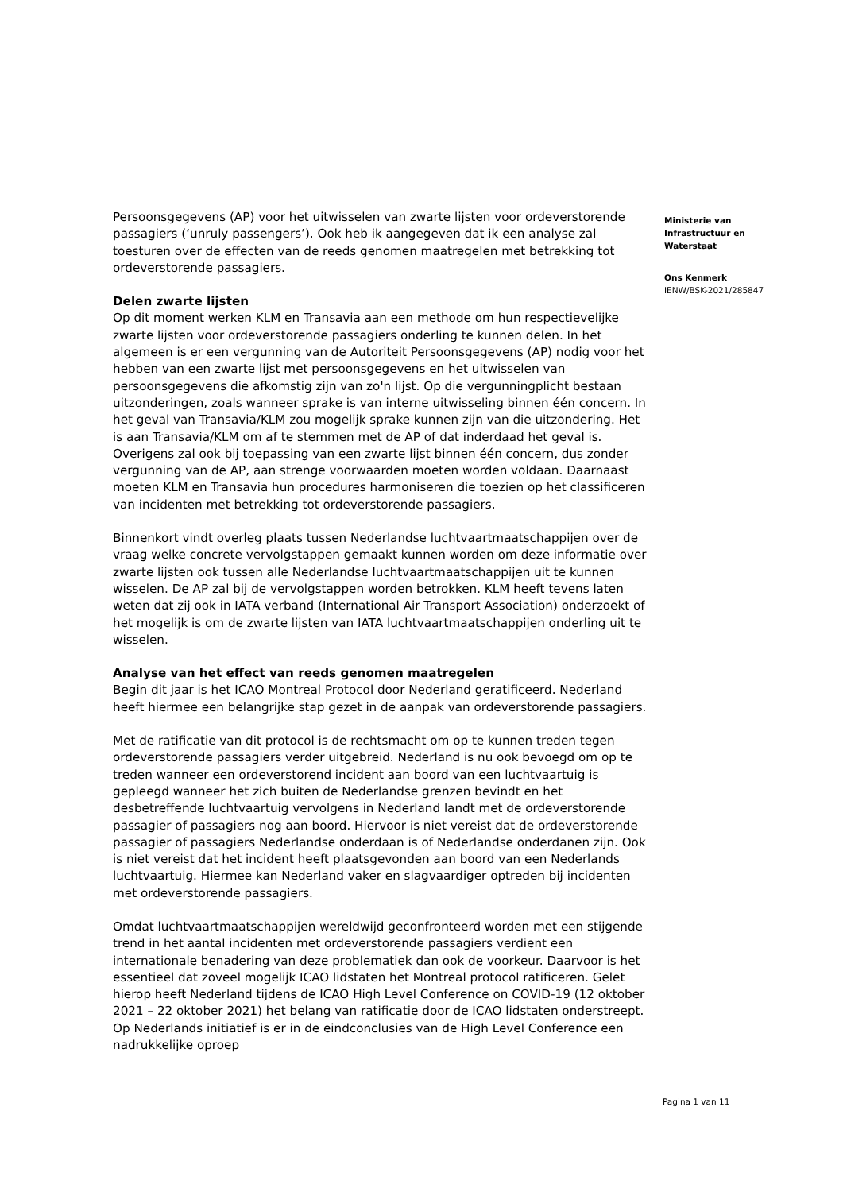Persoonsgegevens (AP) voor het uitwisselen van zwarte lijsten voor ordeverstorende passagiers (‘unruly passengers’). Ook heb ik aangegeven dat ik een analyse zal toesturen over de effecten van de reeds genomen maatregelen met betrekking tot ordeverstorende passagiers.
Delen zwarte lijsten
Op dit moment werken KLM en Transavia aan een methode om hun respectievelijke zwarte lijsten voor ordeverstorende passagiers onderling te kunnen delen. In het algemeen is er een vergunning van de Autoriteit Persoonsgegevens (AP) nodig voor het hebben van een zwarte lijst met persoonsgegevens en het uitwisselen van persoonsgegevens die afkomstig zijn van zo'n lijst. Op die vergunningplicht bestaan uitzonderingen, zoals wanneer sprake is van interne uitwisseling binnen één concern. In het geval van Transavia/KLM zou mogelijk sprake kunnen zijn van die uitzondering. Het is aan Transavia/KLM om af te stemmen met de AP of dat inderdaad het geval is. Overigens zal ook bij toepassing van een zwarte lijst binnen één concern, dus zonder vergunning van de AP, aan strenge voorwaarden moeten worden voldaan. Daarnaast moeten KLM en Transavia hun procedures harmoniseren die toezien op het classificeren van incidenten met betrekking tot ordeverstorende passagiers.
Binnenkort vindt overleg plaats tussen Nederlandse luchtvaartmaatschappijen over de vraag welke concrete vervolgstappen gemaakt kunnen worden om deze informatie over zwarte lijsten ook tussen alle Nederlandse luchtvaartmaatschappijen uit te kunnen wisselen. De AP zal bij de vervolgstappen worden betrokken. KLM heeft tevens laten weten dat zij ook in IATA verband (International Air Transport Association) onderzoekt of het mogelijk is om de zwarte lijsten van IATA luchtvaartmaatschappijen onderling uit te wisselen.
Analyse van het effect van reeds genomen maatregelen
Begin dit jaar is het ICAO Montreal Protocol door Nederland geratificeerd. Nederland heeft hiermee een belangrijke stap gezet in de aanpak van ordeverstorende passagiers.
Met de ratificatie van dit protocol is de rechtsmacht om op te kunnen treden tegen ordeverstorende passagiers verder uitgebreid. Nederland is nu ook bevoegd om op te treden wanneer een ordeverstorend incident aan boord van een luchtvaartuig is gepleegd wanneer het zich buiten de Nederlandse grenzen bevindt en het desbetreffende luchtvaartuig vervolgens in Nederland landt met de ordeverstorende passagier of passagiers nog aan boord. Hiervoor is niet vereist dat de ordeverstorende passagier of passagiers Nederlandse onderdaan is of Nederlandse onderdanen zijn. Ook is niet vereist dat het incident heeft plaatsgevonden aan boord van een Nederlands luchtvaartuig. Hiermee kan Nederland vaker en slagvaardiger optreden bij incidenten met ordeverstorende passagiers.
Omdat luchtvaartmaatschappijen wereldwijd geconfronteerd worden met een stijgende trend in het aantal incidenten met ordeverstorende passagiers verdient een internationale benadering van deze problematiek dan ook de voorkeur. Daarvoor is het essentieel dat zoveel mogelijk ICAO lidstaten het Montreal protocol ratificeren. Gelet hierop heeft Nederland tijdens de ICAO High Level Conference on COVID-19 (12 oktober 2021 – 22 oktober 2021) het belang van ratificatie door de ICAO lidstaten onderstreept. Op Nederlands initiatief is er in de eindconclusies van de High Level Conference een nadrukkelijke oproep
Ministerie van
Infrastructuur en
Waterstaat
Ons Kenmerk
IENW/BSK-2021/285847
Pagina 1 van 11